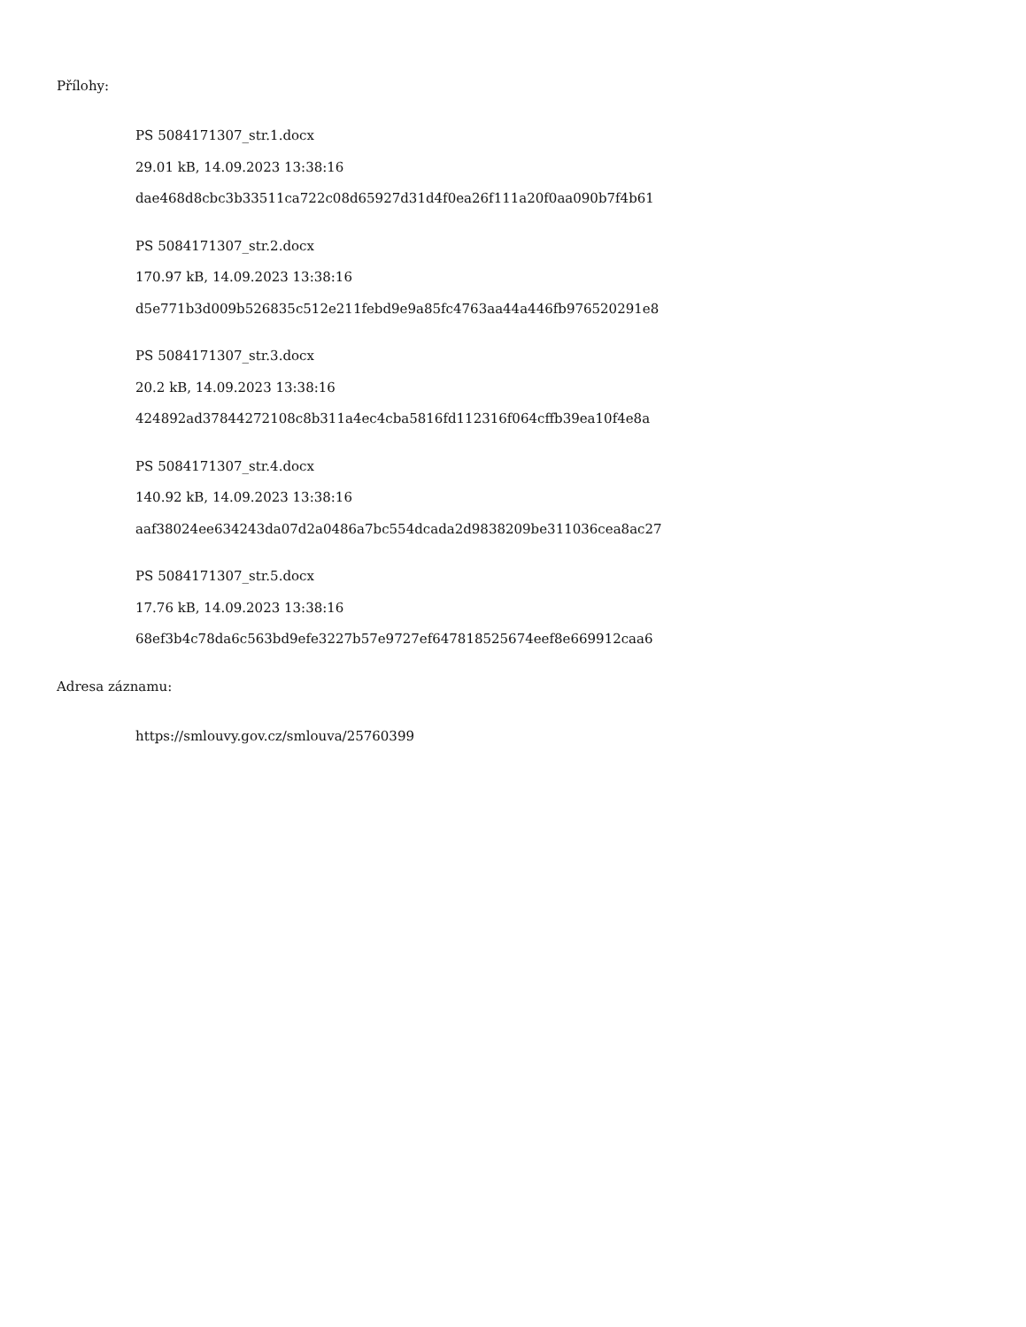Přílohy:
PS 5084171307_str.1.docx
29.01 kB, 14.09.2023 13:38:16
dae468d8cbc3b33511ca722c08d65927d31d4f0ea26f111a20f0aa090b7f4b61
PS 5084171307_str.2.docx
170.97 kB, 14.09.2023 13:38:16
d5e771b3d009b526835c512e211febd9e9a85fc4763aa44a446fb976520291e8
PS 5084171307_str.3.docx
20.2 kB, 14.09.2023 13:38:16
424892ad37844272108c8b311a4ec4cba5816fd112316f064cffb39ea10f4e8a
PS 5084171307_str.4.docx
140.92 kB, 14.09.2023 13:38:16
aaf38024ee634243da07d2a0486a7bc554dcada2d9838209be311036cea8ac27
PS 5084171307_str.5.docx
17.76 kB, 14.09.2023 13:38:16
68ef3b4c78da6c563bd9efe3227b57e9727ef647818525674eef8e669912caa6
Adresa záznamu:
https://smlouvy.gov.cz/smlouva/25760399